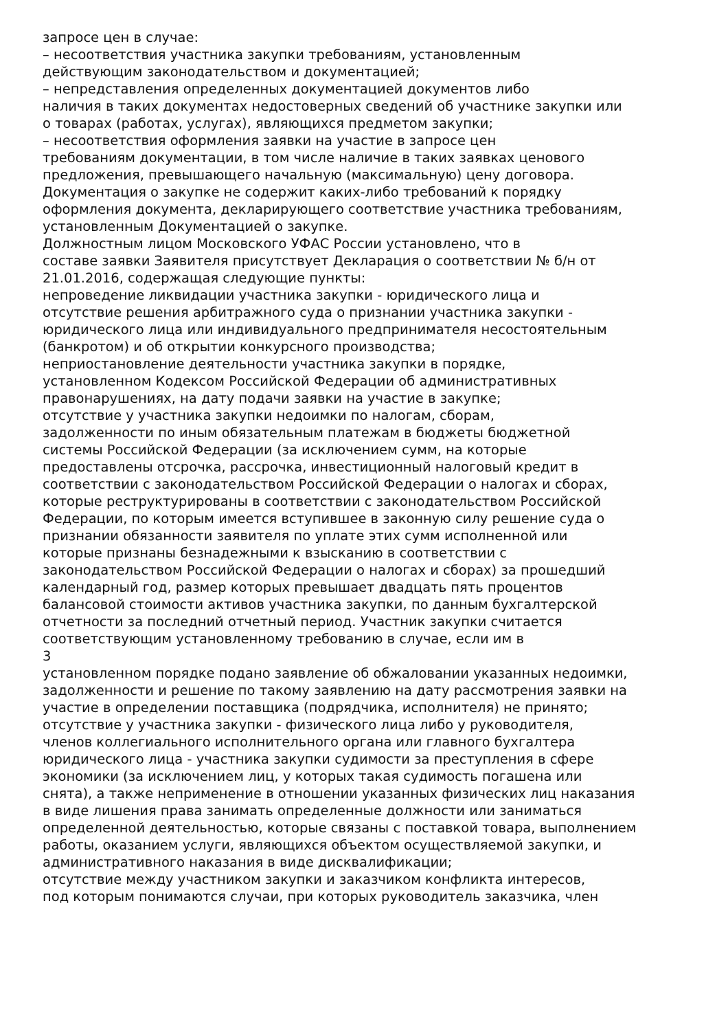запросе цен в случае:
– несоответствия участника закупки требованиям, установленным
действующим законодательством и документацией;
– непредставления определенных документацией документов либо
наличия в таких документах недостоверных сведений об участнике закупки или
о товарах (работах, услугах), являющихся предметом закупки;
– несоответствия оформления заявки на участие в запросе цен
требованиям документации, в том числе наличие в таких заявках ценового
предложения, превышающего начальную (максимальную) цену договора.
Документация о закупке не содержит каких-либо требований к порядку
оформления документа, декларирующего соответствие участника требованиям,
установленным Документацией о закупке.
Должностным лицом Московского УФАС России установлено, что в
составе заявки Заявителя присутствует Декларация о соответствии № б/н от
21.01.2016, содержащая следующие пункты:
непроведение ликвидации участника закупки - юридического лица и
отсутствие решения арбитражного суда о признании участника закупки -
юридического лица или индивидуального предпринимателя несостоятельным
(банкротом) и об открытии конкурсного производства;
неприостановление деятельности участника закупки в порядке,
установленном Кодексом Российской Федерации об административных
правонарушениях, на дату подачи заявки на участие в закупке;
отсутствие у участника закупки недоимки по налогам, сборам,
задолженности по иным обязательным платежам в бюджеты бюджетной
системы Российской Федерации (за исключением сумм, на которые
предоставлены отсрочка, рассрочка, инвестиционный налоговый кредит в
соответствии с законодательством Российской Федерации о налогах и сборах,
которые реструктурированы в соответствии с законодательством Российской
Федерации, по которым имеется вступившее в законную силу решение суда о
признании обязанности заявителя по уплате этих сумм исполненной или
которые признаны безнадежными к взысканию в соответствии с
законодательством Российской Федерации о налогах и сборах) за прошедший
календарный год, размер которых превышает двадцать пять процентов
балансовой стоимости активов участника закупки, по данным бухгалтерской
отчетности за последний отчетный период. Участник закупки считается
соответствующим установленному требованию в случае, если им в
3
установленном порядке подано заявление об обжаловании указанных недоимки,
задолженности и решение по такому заявлению на дату рассмотрения заявки на
участие в определении поставщика (подрядчика, исполнителя) не принято;
отсутствие у участника закупки - физического лица либо у руководителя,
членов коллегиального исполнительного органа или главного бухгалтера
юридического лица - участника закупки судимости за преступления в сфере
экономики (за исключением лиц, у которых такая судимость погашена или
снята), а также неприменение в отношении указанных физических лиц наказания
в виде лишения права занимать определенные должности или заниматься
определенной деятельностью, которые связаны с поставкой товара, выполнением
работы, оказанием услуги, являющихся объектом осуществляемой закупки, и
административного наказания в виде дисквалификации;
отсутствие между участником закупки и заказчиком конфликта интересов,
под которым понимаются случаи, при которых руководитель заказчика, член